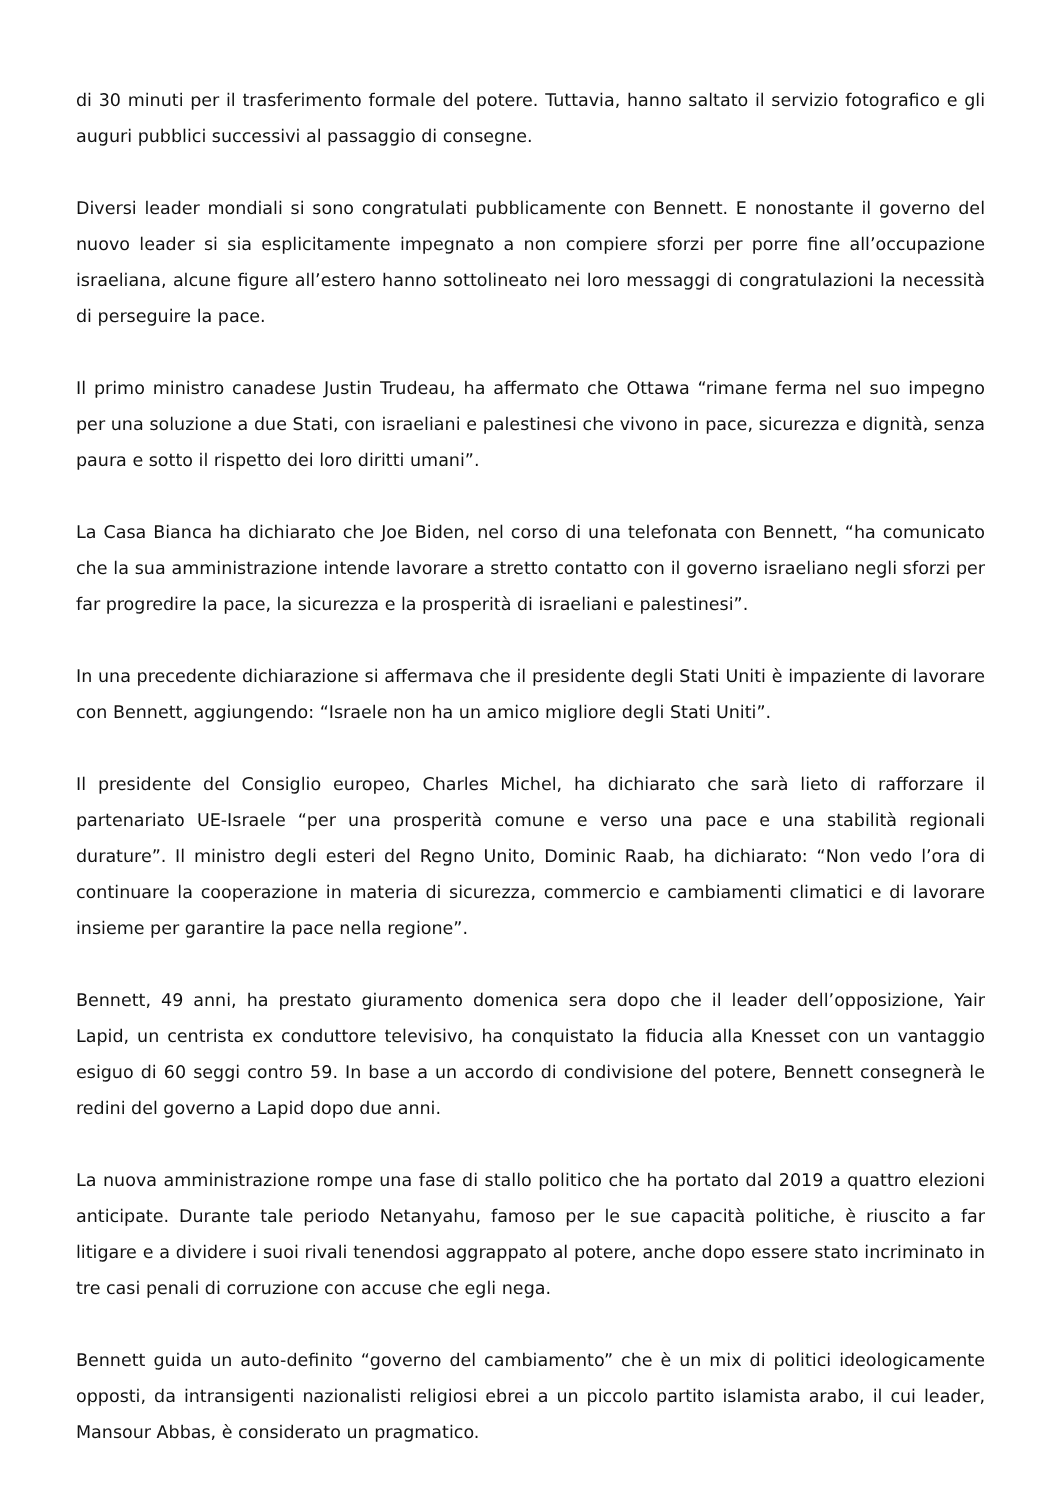di 30 minuti per il trasferimento formale del potere. Tuttavia, hanno saltato il servizio fotografico e gli auguri pubblici successivi al passaggio di consegne.
Diversi leader mondiali si sono congratulati pubblicamente con Bennett. E nonostante il governo del nuovo leader si sia esplicitamente impegnato a non compiere sforzi per porre fine all’occupazione israeliana, alcune figure all’estero hanno sottolineato nei loro messaggi di congratulazioni la necessità di perseguire la pace.
Il primo ministro canadese Justin Trudeau, ha affermato che Ottawa “rimane ferma nel suo impegno per una soluzione a due Stati, con israeliani e palestinesi che vivono in pace, sicurezza e dignità, senza paura e sotto il rispetto dei loro diritti umani”.
La Casa Bianca ha dichiarato che Joe Biden, nel corso di una telefonata con Bennett, “ha comunicato che la sua amministrazione intende lavorare a stretto contatto con il governo israeliano negli sforzi per far progredire la pace, la sicurezza e la prosperità di israeliani e palestinesi”.
In una precedente dichiarazione si affermava che il presidente degli Stati Uniti è impaziente di lavorare con Bennett, aggiungendo: “Israele non ha un amico migliore degli Stati Uniti”.
Il presidente del Consiglio europeo, Charles Michel, ha dichiarato che sarà lieto di rafforzare il partenariato UE-Israele “per una prosperità comune e verso una pace e una stabilità regionali durature”. Il ministro degli esteri del Regno Unito, Dominic Raab, ha dichiarato: “Non vedo l’ora di continuare la cooperazione in materia di sicurezza, commercio e cambiamenti climatici e di lavorare insieme per garantire la pace nella regione”.
Bennett, 49 anni, ha prestato giuramento domenica sera dopo che il leader dell’opposizione, Yair Lapid, un centrista ex conduttore televisivo, ha conquistato la fiducia alla Knesset con un vantaggio esiguo di 60 seggi contro 59. In base a un accordo di condivisione del potere, Bennett consegnerà le redini del governo a Lapid dopo due anni.
La nuova amministrazione rompe una fase di stallo politico che ha portato dal 2019 a quattro elezioni anticipate. Durante tale periodo Netanyahu, famoso per le sue capacità politiche, è riuscito a far litigare e a dividere i suoi rivali tenendosi aggrappato al potere, anche dopo essere stato incriminato in tre casi penali di corruzione con accuse che egli nega.
Bennett guida un auto-definito “governo del cambiamento” che è un mix di politici ideologicamente opposti, da intransigenti nazionalisti religiosi ebrei a un piccolo partito islamista arabo, il cui leader, Mansour Abbas, è considerato un pragmatico.